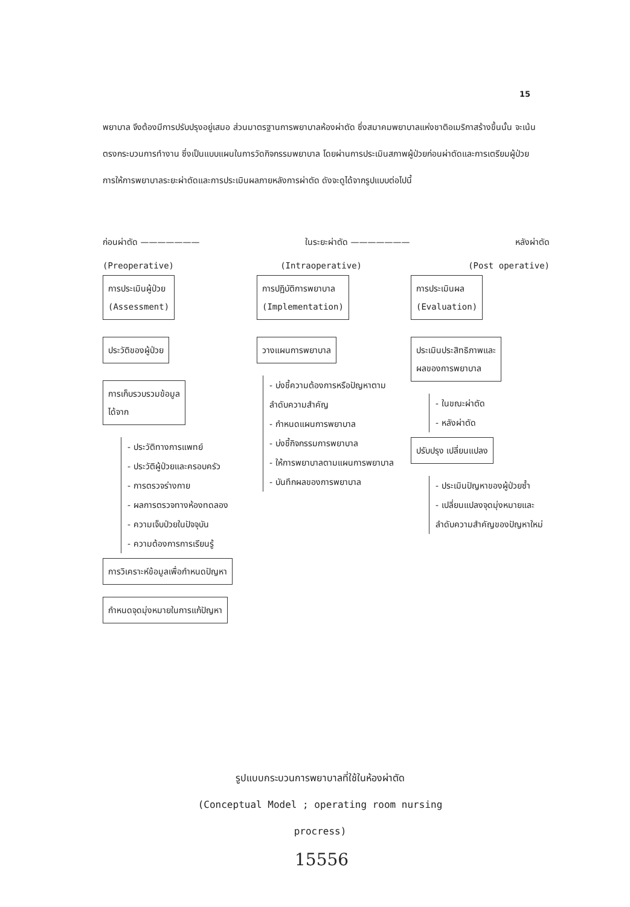15
พยาบาล จึงต้องมีการปรับปรุงอยู่เสมอ ส่วนมาตรฐานการพยาบาลห้องผ่าตัด ซึ่งสมาคมพยาบาลแห่งชาติอเมริกาสร้างขึ้นนั้น จะเน้นตรงกระบวนการทำงาน ซึ่งเป็นแบบแผนในการวัดกิจกรรมพยาบาล โดยผ่านการประเมินสภาพผู้ป่วยก่อนผ่าตัดและการเตรียมผู้ป่วย การให้การพยาบาลระยะผ่าตัดและการประเมินผลภายหลังการผ่าตัด ดังจะดูได้จากรูปแบบต่อไปนี้
ก่อนผ่าตัด ——————— ในระยะผ่าตัด ——————— หลังผ่าตัด
(Preoperative) (Intraoperative) (Post operative)
การประเมินผู้ป่วย
(Assessment)
ประวัติของผู้ป่วย
การเก็บรวบรวมข้อมูล
ได้จาก
- ประวัติทางการแพทย์
- ประวัติผู้ป่วยและครอบครัว
- การตรวจร่างกาย
- ผลการตรวจทางห้องทดลอง
- ความเจ็บป่วยในปัจจุบัน
- ความต้องการการเรียนรู้
การวิเคราะห์ข้อมูลเพื่อกำหนดปัญหา
กำหนดจุดมุ่งหมายในการแก้ปัญหา
การปฏิบัติการพยาบาล
(Implementation)
วางแผนการพยาบาล
- บ่งชี้ความต้องการหรือปัญหาตามลำดับความสำคัญ
- กำหนดแผนการพยาบาล
- บ่งชี้กิจกรรมการพยาบาล
- ให้การพยาบาลตามแผนการพยาบาล
- บันทึกผลของการพยาบาล
การประเมินผล
(Evaluation)
ประเมินประสิทธิภาพและ
ผลของการพยาบาล
- ในขณะผ่าตัด
- หลังผ่าตัด
ปรับปรุง เปลี่ยนแปลง
- ประเมินปัญหาของผู้ป่วยซ้ำ
- เปลี่ยนแปลงจุดมุ่งหมายและลำดับความสำคัญของปัญหาใหม่
รูปแบบกระบวนการพยาบาลที่ใช้ในห้องผ่าตัด
(Conceptual Model ; operating room nursing procress)
15556